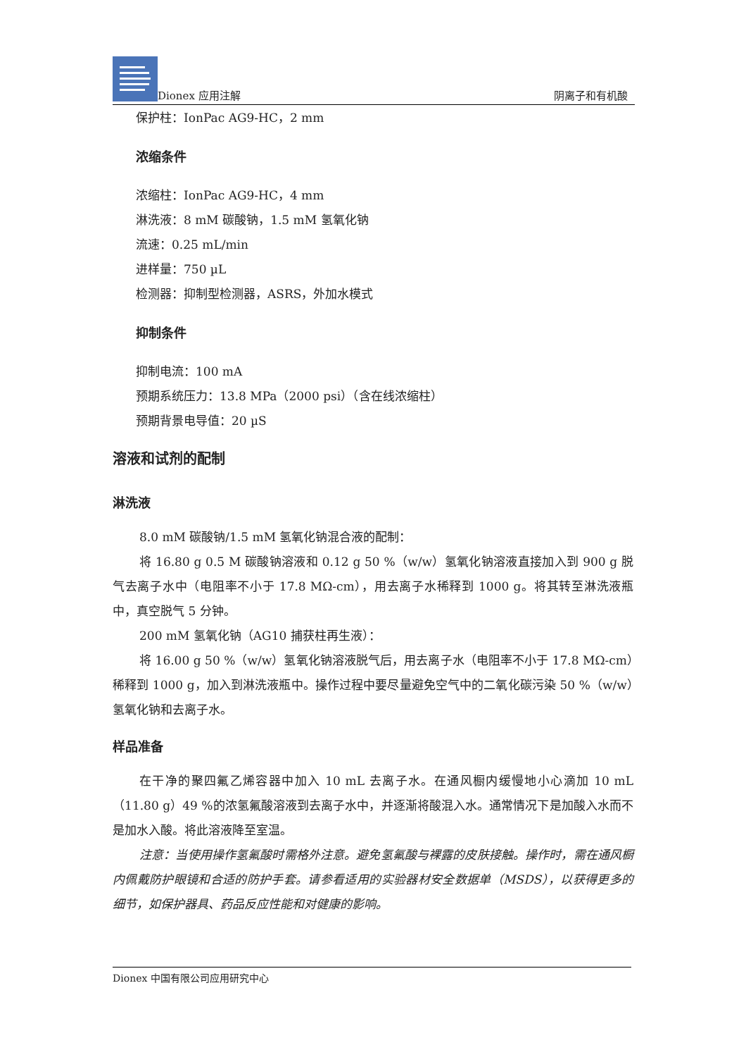Dionex 应用注解
阴离子和有机酸
保护柱：IonPac AG9-HC，2 mm
浓缩条件
浓缩柱：IonPac AG9-HC，4 mm
淋洗液：8 mM 碳酸钠，1.5 mM 氢氧化钠
流速：0.25 mL/min
进样量：750 µL
检测器：抑制型检测器，ASRS，外加水模式
抑制条件
抑制电流：100 mA
预期系统压力：13.8 MPa（2000 psi）（含在线浓缩柱）
预期背景电导值：20 µS
溶液和试剂的配制
淋洗液
8.0 mM 碳酸钠/1.5 mM 氢氧化钠混合液的配制：
将 16.80 g 0.5 M 碳酸钠溶液和 0.12 g 50 %（w/w）氢氧化钠溶液直接加入到 900 g 脱气去离子水中（电阻率不小于 17.8 MΩ-cm），用去离子水稀释到 1000 g。将其转至淋洗液瓶中，真空脱气 5 分钟。
200 mM 氢氧化钠（AG10 捕获柱再生液）：
将 16.00 g 50 %（w/w）氢氧化钠溶液脱气后，用去离子水（电阻率不小于 17.8 MΩ-cm）稀释到 1000 g，加入到淋洗液瓶中。操作过程中要尽量避免空气中的二氧化碳污染 50 %（w/w）氢氧化钠和去离子水。
样品准备
在干净的聚四氟乙烯容器中加入 10 mL 去离子水。在通风橱内缓慢地小心滴加 10 mL（11.80 g）49 %的浓氢氟酸溶液到去离子水中，并逐渐将酸混入水。通常情况下是加酸入水而不是加水入酸。将此溶液降至室温。
注意：当使用操作氢氟酸时需格外注意。避免氢氟酸与裸露的皮肤接触。操作时，需在通风橱内佩戴防护眼镜和合适的防护手套。请参看适用的实验器材安全数据单（MSDS），以获得更多的细节，如保护器具、药品反应性能和对健康的影响。
Dionex 中国有限公司应用研究中心